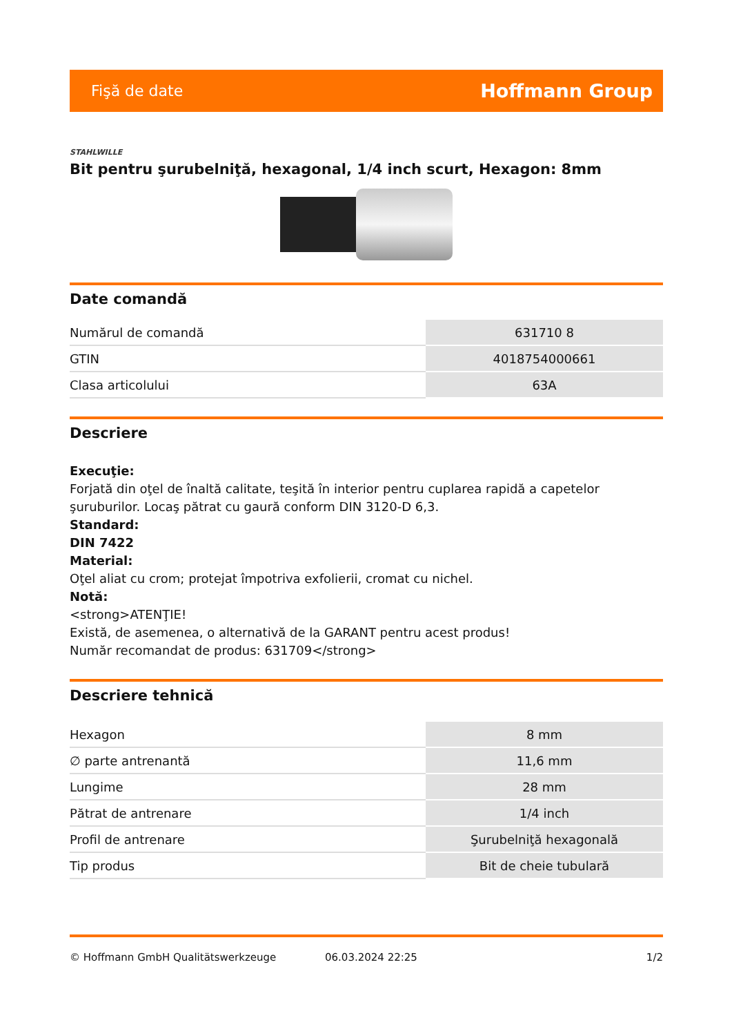Fişă de date Hoffmann Group
STAHLWILLE
Bit pentru şurubelniţă, hexagonal, 1/4 inch scurt, Hexagon: 8mm
Date comandă
| Numărul de comandă | 631710 8 |
| GTIN | 4018754000661 |
| Clasa articolului | 63A |
Descriere
Execuţie:
Forjată din oţel de înaltă calitate, teşită în interior pentru cuplarea rapidă a capetelor şuruburilor. Locaş pătrat cu gaură conform DIN 3120-D 6,3.
Standard:
DIN 7422
Material:
Oţel aliat cu crom; protejat împotriva exfolierii, cromat cu nichel.
Notă:
<strong>ATENŢIE!
Există, de asemenea, o alternativă de la GARANT pentru acest produs!
Număr recomandat de produs: 631709</strong>
Descriere tehnică
| Hexagon | 8 mm |
| ∅ parte antrenantă | 11,6 mm |
| Lungime | 28 mm |
| Pătrat de antrenare | 1/4 inch |
| Profil de antrenare | Şurubelniţă hexagonală |
| Tip produs | Bit de cheie tubulară |
© Hoffmann GmbH Qualitätswerkzeuge 06.03.2024 22:25 1/2